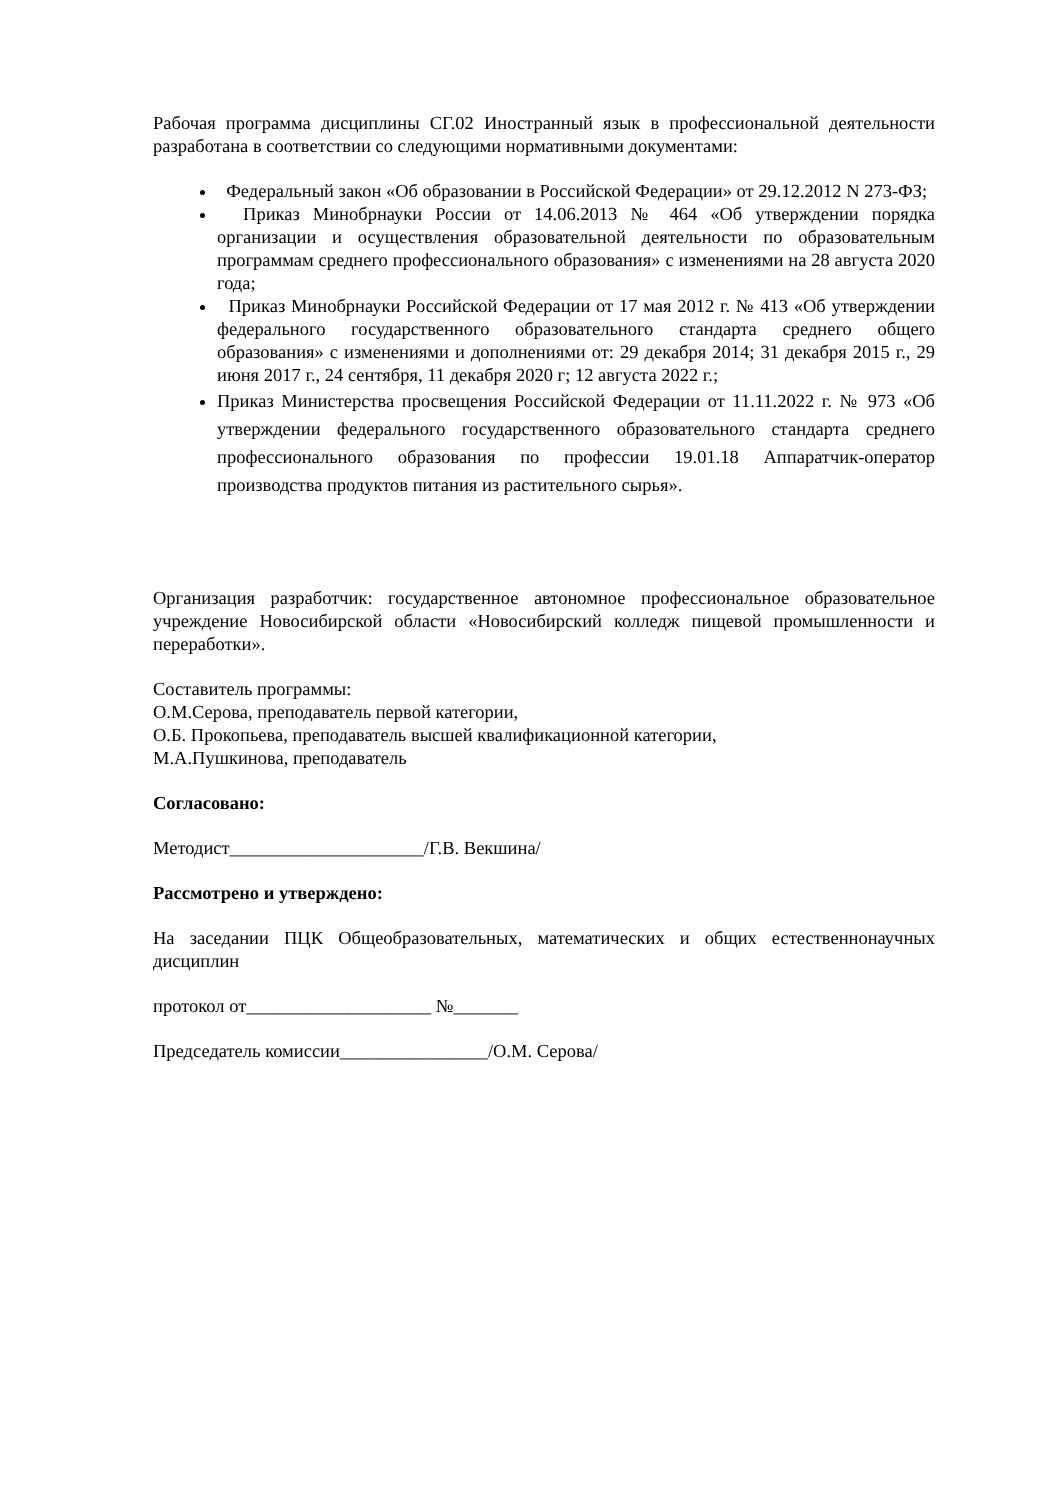Рабочая программа дисциплины СГ.02 Иностранный язык в профессиональной деятельности разработана в соответствии со следующими нормативными документами:
Федеральный закон «Об образовании в Российской Федерации» от 29.12.2012 N 273-ФЗ;
Приказ Минобрнауки России от 14.06.2013 № 464 «Об утверждении порядка организации и осуществления образовательной деятельности по образовательным программам среднего профессионального образования» с изменениями на 28 августа 2020 года;
Приказ Минобрнауки Российской Федерации от 17 мая 2012 г. № 413 «Об утверждении федерального государственного образовательного стандарта среднего общего образования» с изменениями и дополнениями от: 29 декабря 2014; 31 декабря 2015 г., 29 июня 2017 г., 24 сентября, 11 декабря 2020 г; 12 августа 2022 г.;
Приказ Министерства просвещения Российской Федерации от 11.11.2022 г. № 973 «Об утверждении федерального государственного образовательного стандарта среднего профессионального образования по профессии 19.01.18 Аппаратчик-оператор производства продуктов питания из растительного сырья».
Организация разработчик: государственное автономное профессиональное образовательное учреждение Новосибирской области «Новосибирский колледж пищевой промышленности и переработки».
Составитель программы:
О.М.Серова, преподаватель первой категории,
О.Б. Прокопьева, преподаватель высшей квалификационной категории,
М.А.Пушкинова, преподаватель
Согласовано:
Методист_____________________/Г.В. Векшина/
Рассмотрено и утверждено:
На заседании ПЦК Общеобразовательных, математических и общих естественнонаучных дисциплин
протокол от____________________ №_______
Председатель комиссии________________/О.М. Серова/